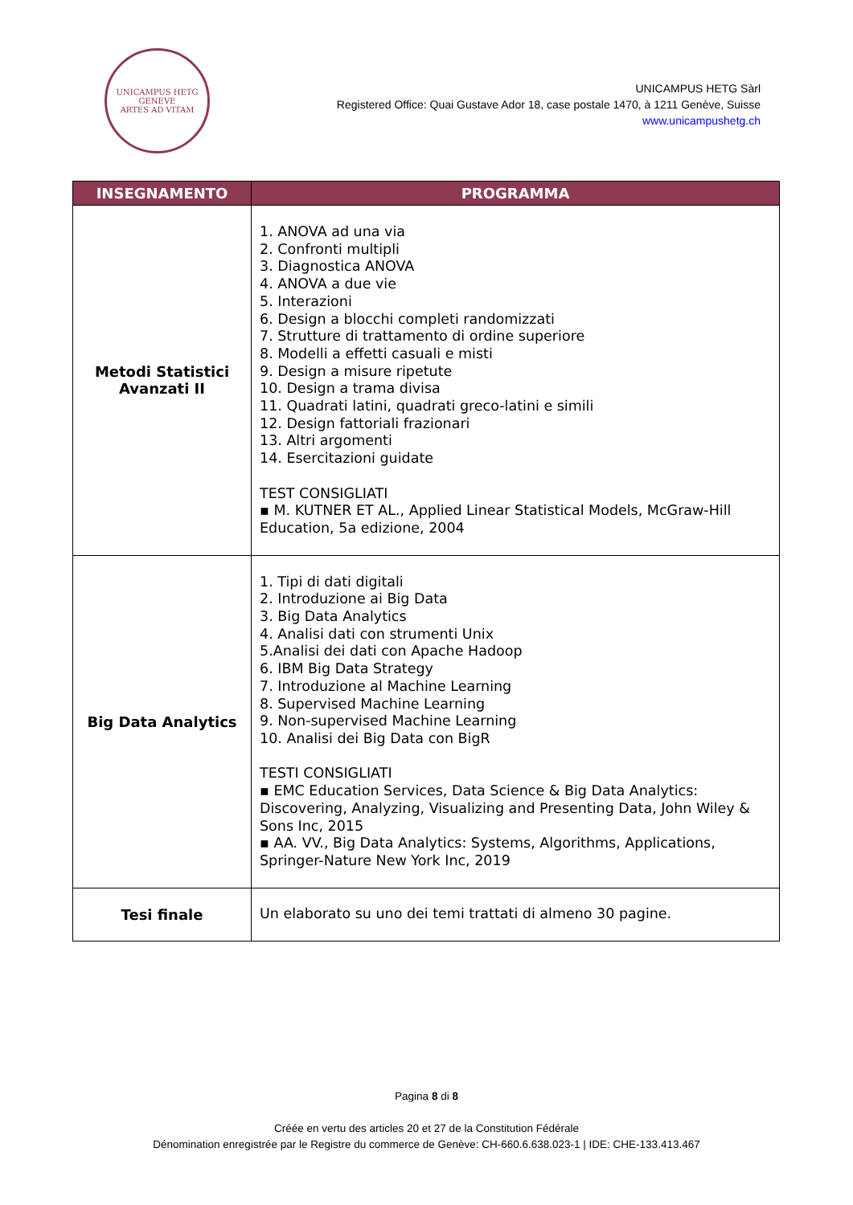UNICAMPUS HETG
GENEVE
ARTES AD VITAM
UNICAMPUS HETG Sàrl
Registered Office: Quai Gustave Ador 18, case postale 1470, à 1211 Genève, Suisse
www.unicampushetg.ch
| INSEGNAMENTO | PROGRAMMA |
| --- | --- |
| Metodi Statistici Avanzati II | 1. ANOVA ad una via 2. Confronti multipli 3. Diagnostica ANOVA 4. ANOVA a due vie 5. Interazioni 6. Design a blocchi completi randomizzati 7. Strutture di trattamento di ordine superiore 8. Modelli a effetti casuali e misti 9. Design a misure ripetute 10. Design a trama divisa 11. Quadrati latini, quadrati greco-latini e simili 12. Design fattoriali frazionari 13. Altri argomenti 14. Esercitazioni guidate TEST CONSIGLIATI ▪ M. KUTNER ET AL., Applied Linear Statistical Models, McGraw-Hill Education, 5a edizione, 2004 |
| Big Data Analytics | 1. Tipi di dati digitali 2. Introduzione ai Big Data 3. Big Data Analytics 4. Analisi dati con strumenti Unix 5.Analisi dei dati con Apache Hadoop 6. IBM Big Data Strategy 7. Introduzione al Machine Learning 8. Supervised Machine Learning 9. Non-supervised Machine Learning 10. Analisi dei Big Data con BigR TESTI CONSIGLIATI ▪ EMC Education Services, Data Science & Big Data Analytics: Discovering, Analyzing, Visualizing and Presenting Data, John Wiley & Sons Inc, 2015 ▪ AA. VV., Big Data Analytics: Systems, Algorithms, Applications, Springer-Nature New York Inc, 2019 |
| Tesi finale | Un elaborato su uno dei temi trattati di almeno 30 pagine. |
Pagina 8 di 8
Créée en vertu des articles 20 et 27 de la Constitution Fédérale
Dénomination enregistrée par le Registre du commerce de Genève: CH-660.6.638.023-1 | IDE: CHE-133.413.467